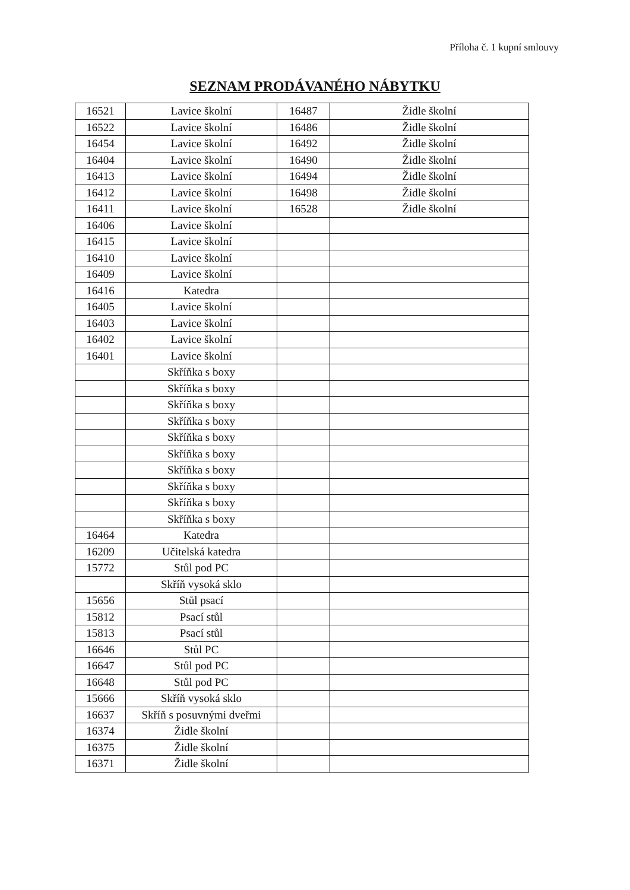Příloha č. 1 kupní smlouvy
SEZNAM PRODÁVANÉHO NÁBYTKU
| 16521 | Lavice školní | 16487 | Židle školní |
| 16522 | Lavice školní | 16486 | Židle školní |
| 16454 | Lavice školní | 16492 | Židle školní |
| 16404 | Lavice školní | 16490 | Židle školní |
| 16413 | Lavice školní | 16494 | Židle školní |
| 16412 | Lavice školní | 16498 | Židle školní |
| 16411 | Lavice školní | 16528 | Židle školní |
| 16406 | Lavice školní | | |
| 16415 | Lavice školní | | |
| 16410 | Lavice školní | | |
| 16409 | Lavice školní | | |
| 16416 | Katedra | | |
| 16405 | Lavice školní | | |
| 16403 | Lavice školní | | |
| 16402 | Lavice školní | | |
| 16401 | Lavice školní | | |
| | Skříňka s boxy | | |
| | Skříňka s boxy | | |
| | Skříňka s boxy | | |
| | Skříňka s boxy | | |
| | Skříňka s boxy | | |
| | Skříňka s boxy | | |
| | Skříňka s boxy | | |
| | Skříňka s boxy | | |
| | Skříňka s boxy | | |
| | Skříňka s boxy | | |
| 16464 | Katedra | | |
| 16209 | Učitelská katedra | | |
| 15772 | Stůl pod PC | | |
| | Skříň vysoká sklo | | |
| 15656 | Stůl psací | | |
| 15812 | Psací stůl | | |
| 15813 | Psací stůl | | |
| 16646 | Stůl PC | | |
| 16647 | Stůl pod PC | | |
| 16648 | Stůl pod PC | | |
| 15666 | Skříň vysoká sklo | | |
| 16637 | Skříň s posuvnými dveřmi | | |
| 16374 | Židle školní | | |
| 16375 | Židle školní | | |
| 16371 | Židle školní | | |